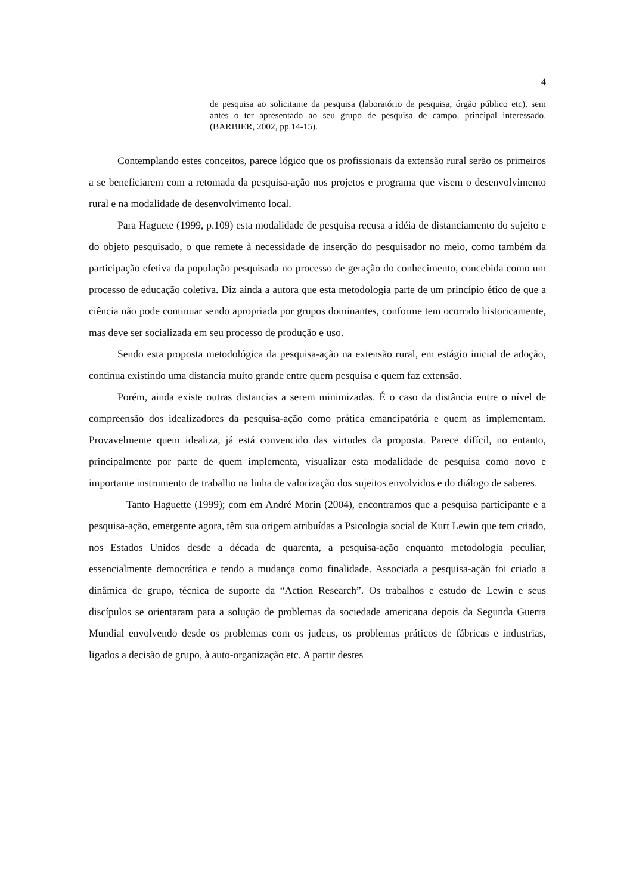4
de pesquisa ao solicitante da pesquisa (laboratório de pesquisa, órgão público etc), sem antes o ter apresentado ao seu grupo de pesquisa de campo, principal interessado.(BARBIER, 2002, pp.14-15).
Contemplando estes conceitos, parece lógico que os profissionais da extensão rural serão os primeiros a se beneficiarem com a retomada da pesquisa-ação nos projetos e programa que visem o desenvolvimento rural e na modalidade de desenvolvimento local.
Para Haguete (1999, p.109) esta modalidade de pesquisa recusa a idéia de distanciamento do sujeito e do objeto pesquisado, o que remete à necessidade de inserção do pesquisador no meio, como também da participação efetiva da população pesquisada no processo de geração do conhecimento, concebida como um processo de educação coletiva. Diz ainda a autora que esta metodologia parte de um princípio ético de que a ciência não pode continuar sendo apropriada por grupos dominantes, conforme tem ocorrido historicamente, mas deve ser socializada em seu processo de produção e uso.
Sendo esta proposta metodológica da pesquisa-ação na extensão rural, em estágio inicial de adoção, continua existindo uma distancia muito grande entre quem pesquisa e quem faz extensão.
Porém, ainda existe outras distancias a serem minimizadas. É o caso da distância entre o nível de compreensão dos idealizadores da pesquisa-ação como prática emancipatória e quem as implementam. Provavelmente quem idealiza, já está convencido das virtudes da proposta. Parece difícil, no entanto, principalmente por parte de quem implementa, visualizar esta modalidade de pesquisa como novo e importante instrumento de trabalho na linha de valorização dos sujeitos envolvidos e do diálogo de saberes.
Tanto Haguette (1999); com em André Morin (2004), encontramos que a pesquisa participante e a pesquisa-ação, emergente agora, têm sua origem atribuídas a Psicologia social de Kurt Lewin que tem criado, nos Estados Unidos desde a década de quarenta, a pesquisa-ação enquanto metodologia peculiar, essencialmente democrática e tendo a mudança como finalidade. Associada a pesquisa-ação foi criado a dinâmica de grupo, técnica de suporte da “Action Research”. Os trabalhos e estudo de Lewin e seus discípulos se orientaram para a solução de problemas da sociedade americana depois da Segunda Guerra Mundial envolvendo desde os problemas com os judeus, os problemas práticos de fábricas e industrias, ligados a decisão de grupo, à auto-organização etc. A partir destes